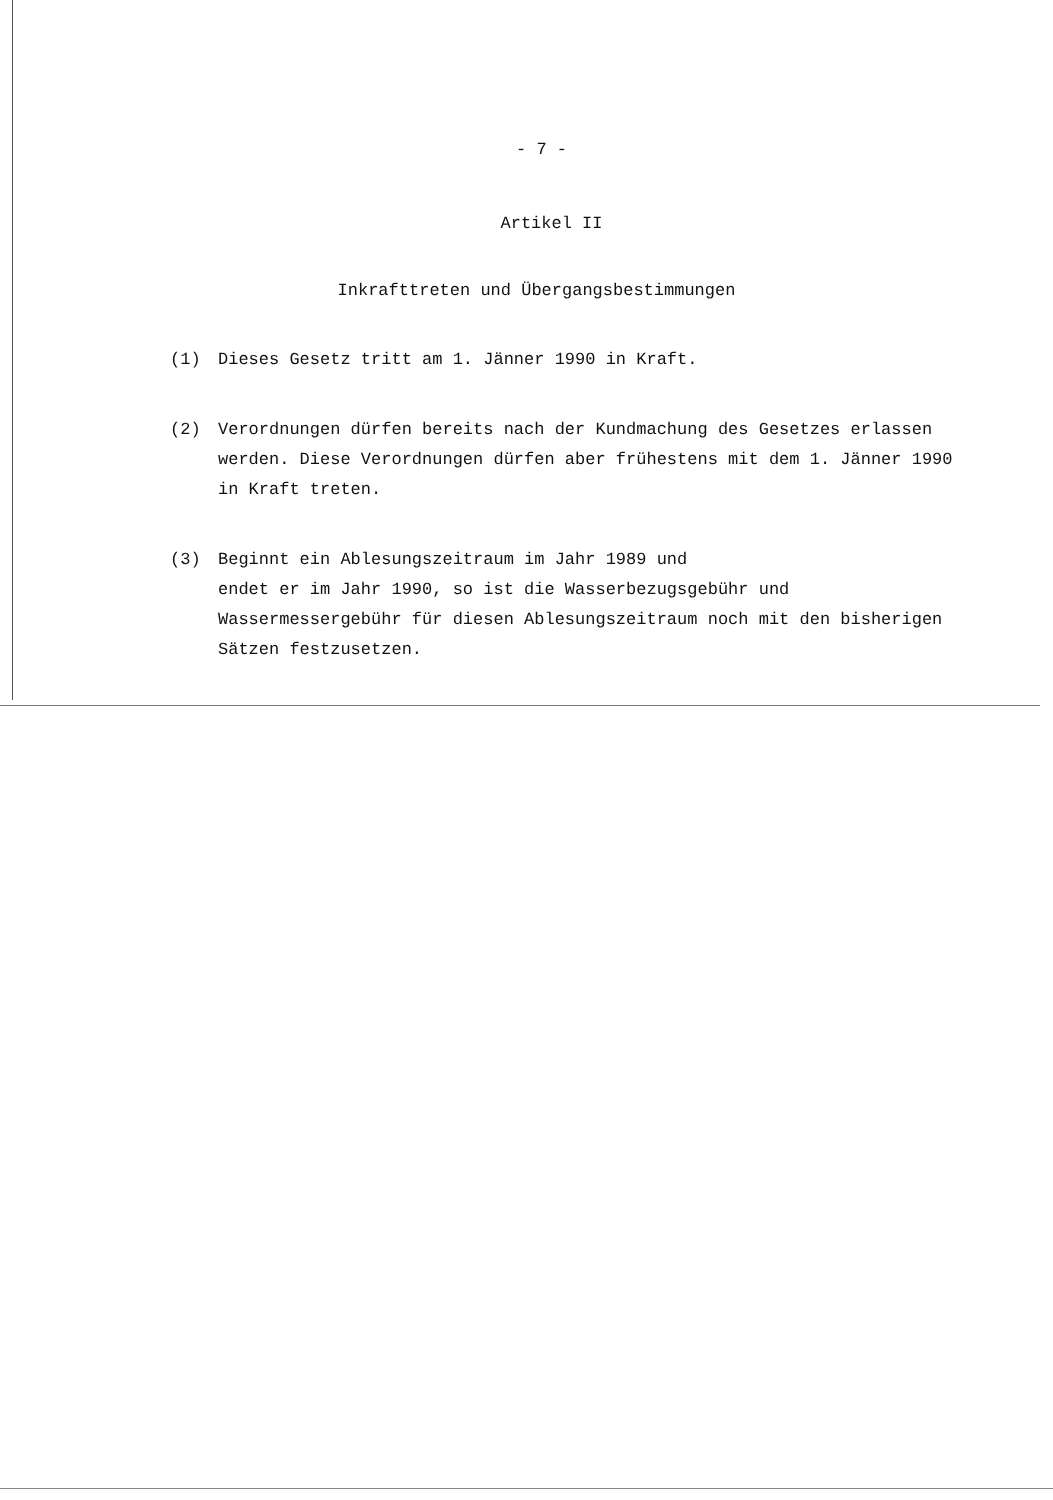- 7 -
Artikel II
Inkrafttreten und Übergangsbestimmungen
(1) Dieses Gesetz tritt am 1. Jänner 1990 in Kraft.
(2) Verordnungen dürfen bereits nach der Kundmachung des Gesetzes erlassen werden. Diese Verordnungen dürfen aber frühestens mit dem 1. Jänner 1990 in Kraft treten.
(3) Beginnt ein Ablesungszeitraum im Jahr 1989 und
endet er im Jahr 1990, so ist die Wasserbezugsgebühr und Wassermessergebühr für diesen Ablesungszeitraum noch mit den bisherigen Sätzen festzusetzen.